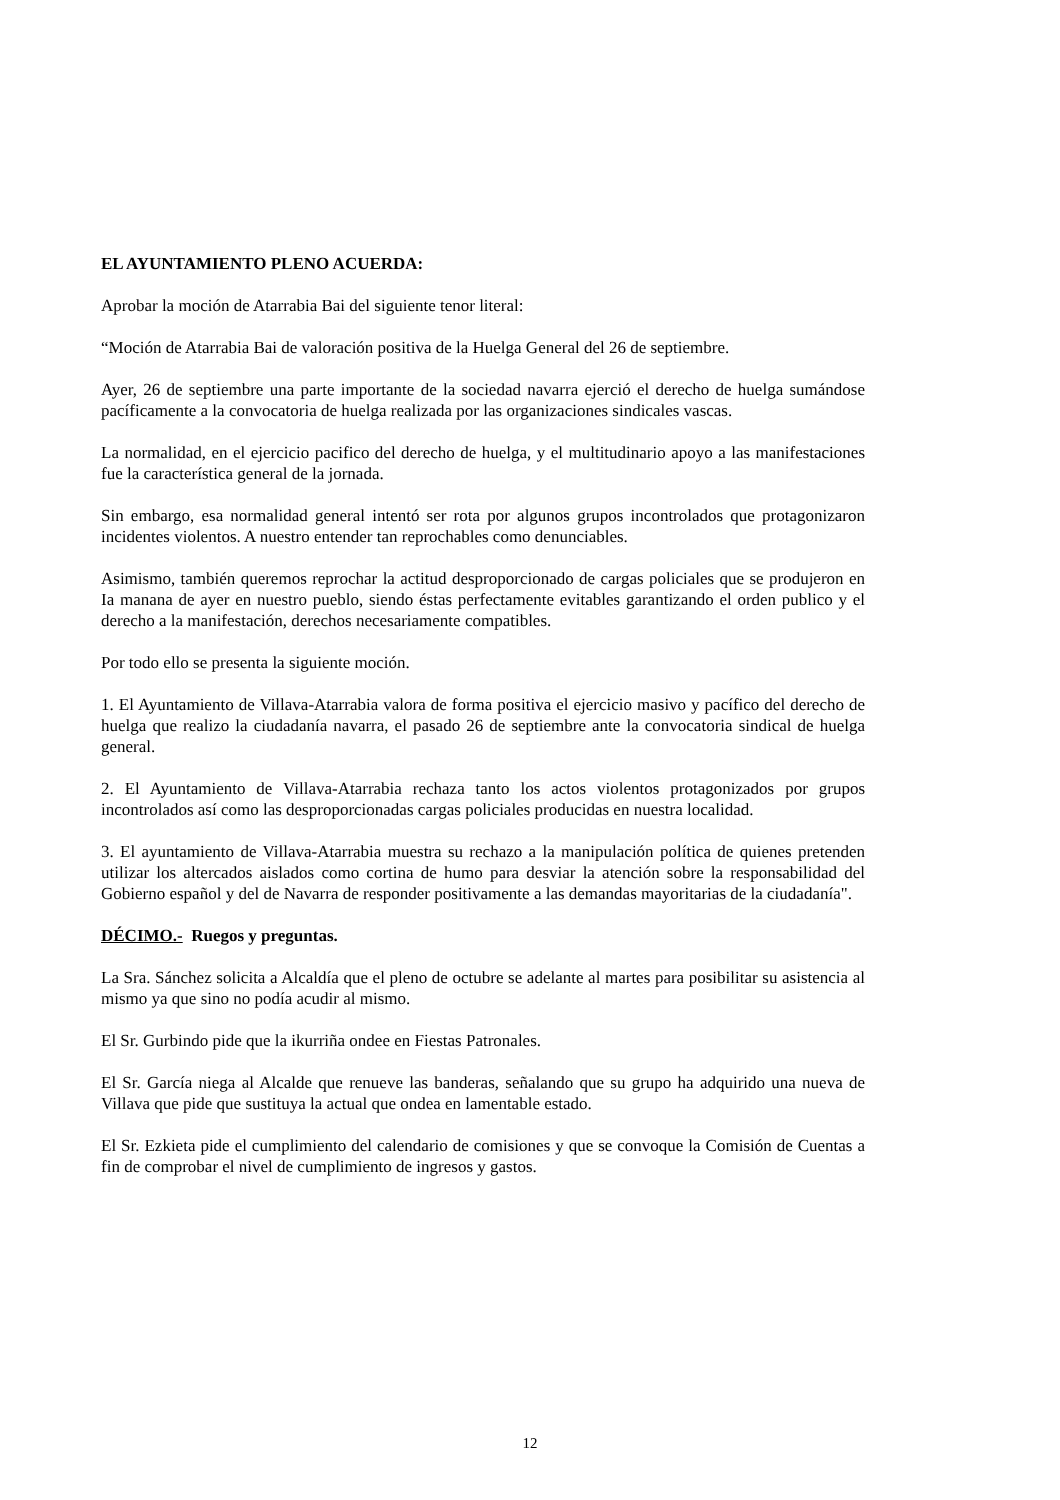EL AYUNTAMIENTO PLENO ACUERDA:
Aprobar la moción de Atarrabia Bai del siguiente tenor literal:
“Moción de Atarrabia Bai de valoración positiva de la Huelga General del 26 de septiembre.
Ayer, 26 de septiembre una parte importante de la sociedad navarra ejerció el derecho de huelga sumándose pacíficamente a la convocatoria de huelga realizada por las organizaciones sindicales vascas.
La normalidad, en el ejercicio pacifico del derecho de huelga, y el multitudinario apoyo a las manifestaciones fue la característica general de la jornada.
Sin embargo, esa normalidad general intentó ser rota por algunos grupos incontrolados que protagonizaron incidentes violentos. A nuestro entender tan reprochables como denunciables.
Asimismo, también queremos reprochar la actitud desproporcionado de cargas policiales que se produjeron en Ia manana de ayer en nuestro pueblo, siendo éstas perfectamente evitables garantizando el orden publico y el derecho a la manifestación, derechos necesariamente compatibles.
Por todo ello se presenta la siguiente moción.
1. El Ayuntamiento de Villava-Atarrabia valora de forma positiva el ejercicio masivo y pacífico del derecho de huelga que realizo la ciudadanía navarra, el pasado 26 de septiembre ante la convocatoria sindical de huelga general.
2. El Ayuntamiento de Villava-Atarrabia rechaza tanto los actos violentos protagonizados por grupos incontrolados así como las desproporcionadas cargas policiales producidas en nuestra localidad.
3. El ayuntamiento de Villava-Atarrabia muestra su rechazo a la manipulación política de quienes pretenden utilizar los altercados aislados como cortina de humo para desviar la atención sobre la responsabilidad del Gobierno español y del de Navarra de responder positivamente a las demandas mayoritarias de la ciudadanía".
DÉCIMO.- Ruegos y preguntas.
La Sra. Sánchez solicita a Alcaldía que el pleno de octubre se adelante al martes para posibilitar su asistencia al mismo ya que sino no podía acudir al mismo.
El Sr. Gurbindo pide que la ikurriña ondee en Fiestas Patronales.
El Sr. García niega al Alcalde que renueve las banderas, señalando que su grupo ha adquirido una nueva de Villava que pide que sustituya la actual que ondea en lamentable estado.
El Sr. Ezkieta pide el cumplimiento del calendario de comisiones y que se convoque la Comisión de Cuentas a fin de comprobar el nivel de cumplimiento de ingresos y gastos.
12